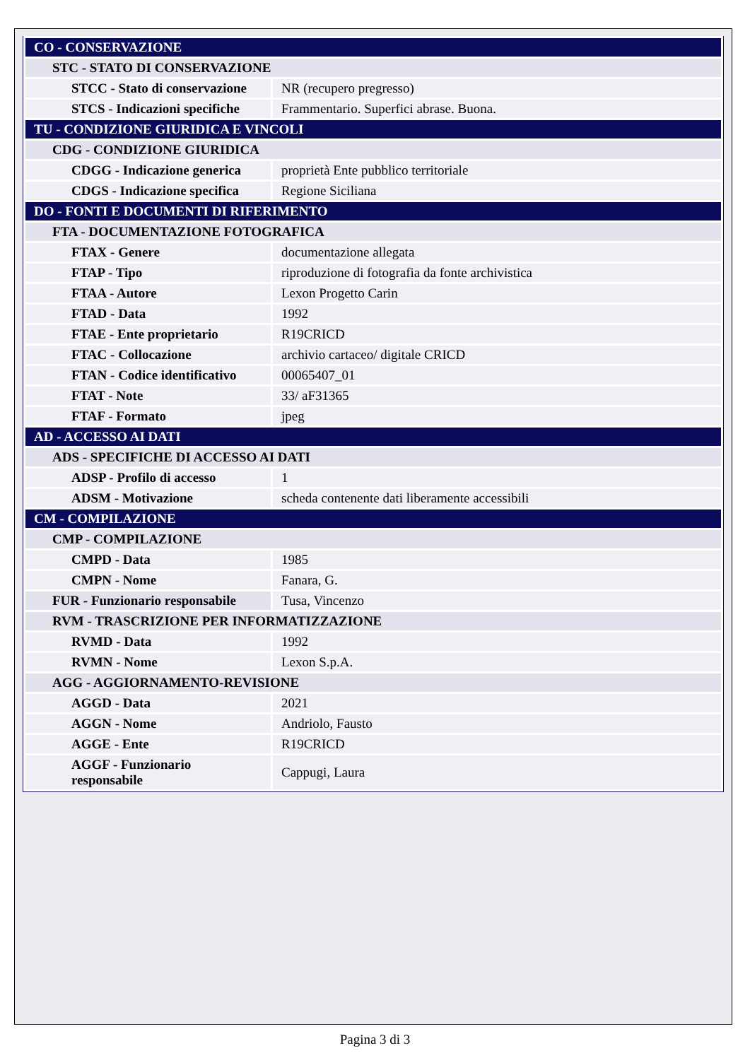| CO - CONSERVAZIONE | |
| STC - STATO DI CONSERVAZIONE | |
| STCC - Stato di conservazione | NR (recupero pregresso) |
| STCS - Indicazioni specifiche | Frammentario. Superfici abrase. Buona. |
| TU - CONDIZIONE GIURIDICA E VINCOLI | |
| CDG - CONDIZIONE GIURIDICA | |
| CDGG - Indicazione generica | proprietà Ente pubblico territoriale |
| CDGS - Indicazione specifica | Regione Siciliana |
| DO - FONTI E DOCUMENTI DI RIFERIMENTO | |
| FTA - DOCUMENTAZIONE FOTOGRAFICA | |
| FTAX - Genere | documentazione allegata |
| FTAP - Tipo | riproduzione di fotografia da fonte archivistica |
| FTAA - Autore | Lexon Progetto Carin |
| FTAD - Data | 1992 |
| FTAE - Ente proprietario | R19CRICD |
| FTAC - Collocazione | archivio cartaceo/ digitale CRICD |
| FTAN - Codice identificativo | 00065407_01 |
| FTAT - Note | 33/ aF31365 |
| FTAF - Formato | jpeg |
| AD - ACCESSO AI DATI | |
| ADS - SPECIFICHE DI ACCESSO AI DATI | |
| ADSP - Profilo di accesso | 1 |
| ADSM - Motivazione | scheda contenente dati liberamente accessibili |
| CM - COMPILAZIONE | |
| CMP - COMPILAZIONE | |
| CMPD - Data | 1985 |
| CMPN - Nome | Fanara, G. |
| FUR - Funzionario responsabile | Tusa, Vincenzo |
| RVM - TRASCRIZIONE PER INFORMATIZZAZIONE | |
| RVMD - Data | 1992 |
| RVMN - Nome | Lexon S.p.A. |
| AGG - AGGIORNAMENTO-REVISIONE | |
| AGGD - Data | 2021 |
| AGGN - Nome | Andriolo, Fausto |
| AGGE - Ente | R19CRICD |
| AGGF - Funzionario responsabile | Cappugi, Laura |
Pagina 3 di 3